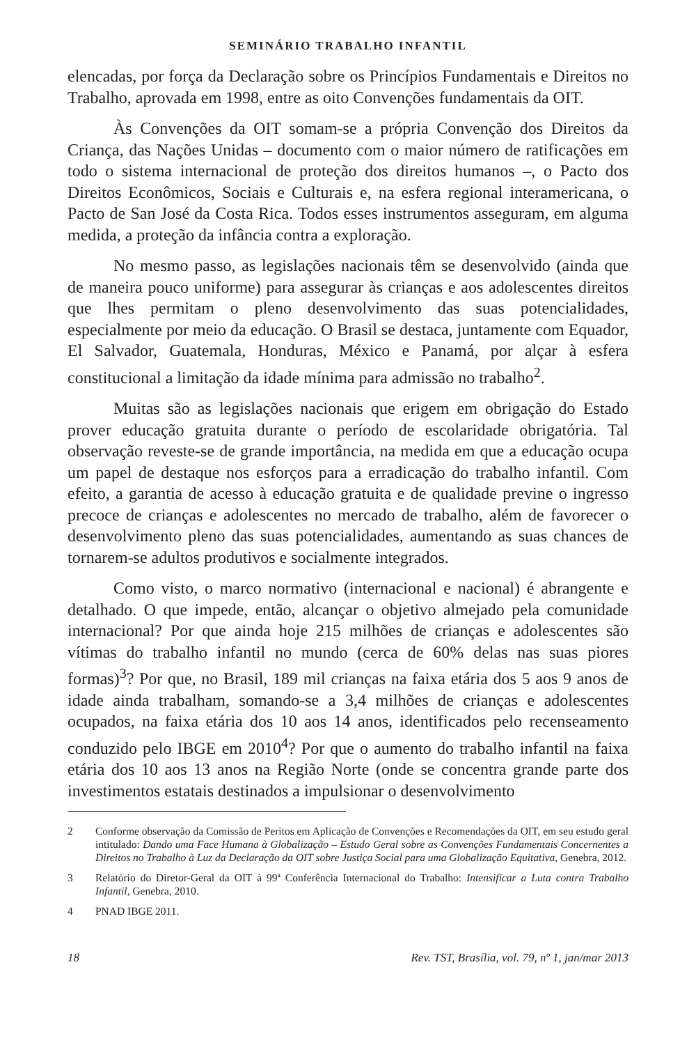SEMINÁRIO TRABALHO INFANTIL
elencadas, por força da Declaração sobre os Princípios Fundamentais e Direitos no Trabalho, aprovada em 1998, entre as oito Convenções fundamentais da OIT.
Às Convenções da OIT somam-se a própria Convenção dos Direitos da Criança, das Nações Unidas – documento com o maior número de ratificações em todo o sistema internacional de proteção dos direitos humanos –, o Pacto dos Direitos Econômicos, Sociais e Culturais e, na esfera regional interamericana, o Pacto de San José da Costa Rica. Todos esses instrumentos asseguram, em alguma medida, a proteção da infância contra a exploração.
No mesmo passo, as legislações nacionais têm se desenvolvido (ainda que de maneira pouco uniforme) para assegurar às crianças e aos adolescentes direitos que lhes permitam o pleno desenvolvimento das suas potencialidades, especialmente por meio da educação. O Brasil se destaca, juntamente com Equador, El Salvador, Guatemala, Honduras, México e Panamá, por alçar à esfera constitucional a limitação da idade mínima para admissão no trabalho<sup>2</sup>.
Muitas são as legislações nacionais que erigem em obrigação do Estado prover educação gratuita durante o período de escolaridade obrigatória. Tal observação reveste-se de grande importância, na medida em que a educação ocupa um papel de destaque nos esforços para a erradicação do trabalho infantil. Com efeito, a garantia de acesso à educação gratuita e de qualidade previne o ingresso precoce de crianças e adolescentes no mercado de trabalho, além de favorecer o desenvolvimento pleno das suas potencialidades, aumentando as suas chances de tornarem-se adultos produtivos e socialmente integrados.
Como visto, o marco normativo (internacional e nacional) é abrangente e detalhado. O que impede, então, alcançar o objetivo almejado pela comunidade internacional? Por que ainda hoje 215 milhões de crianças e adolescentes são vítimas do trabalho infantil no mundo (cerca de 60% delas nas suas piores formas)<sup>3</sup>? Por que, no Brasil, 189 mil crianças na faixa etária dos 5 aos 9 anos de idade ainda trabalham, somando-se a 3,4 milhões de crianças e adolescentes ocupados, na faixa etária dos 10 aos 14 anos, identificados pelo recenseamento conduzido pelo IBGE em 2010<sup>4</sup>? Por que o aumento do trabalho infantil na faixa etária dos 10 aos 13 anos na Região Norte (onde se concentra grande parte dos investimentos estatais destinados a impulsionar o desenvolvimento
2 Conforme observação da Comissão de Peritos em Aplicação de Convenções e Recomendações da OIT, em seu estudo geral intitulado: Dando uma Face Humana à Globalização – Estudo Geral sobre as Convenções Fundamentais Concernentes a Direitos no Trabalho à Luz da Declaração da OIT sobre Justiça Social para uma Globalização Equitativa, Genebra, 2012.
3 Relatório do Diretor-Geral da OIT à 99ª Conferência Internacional do Trabalho: Intensificar a Luta contra Trabalho Infantil, Genebra, 2010.
4 PNAD IBGE 2011.
18 Rev. TST, Brasília, vol. 79, nº 1, jan/mar 2013